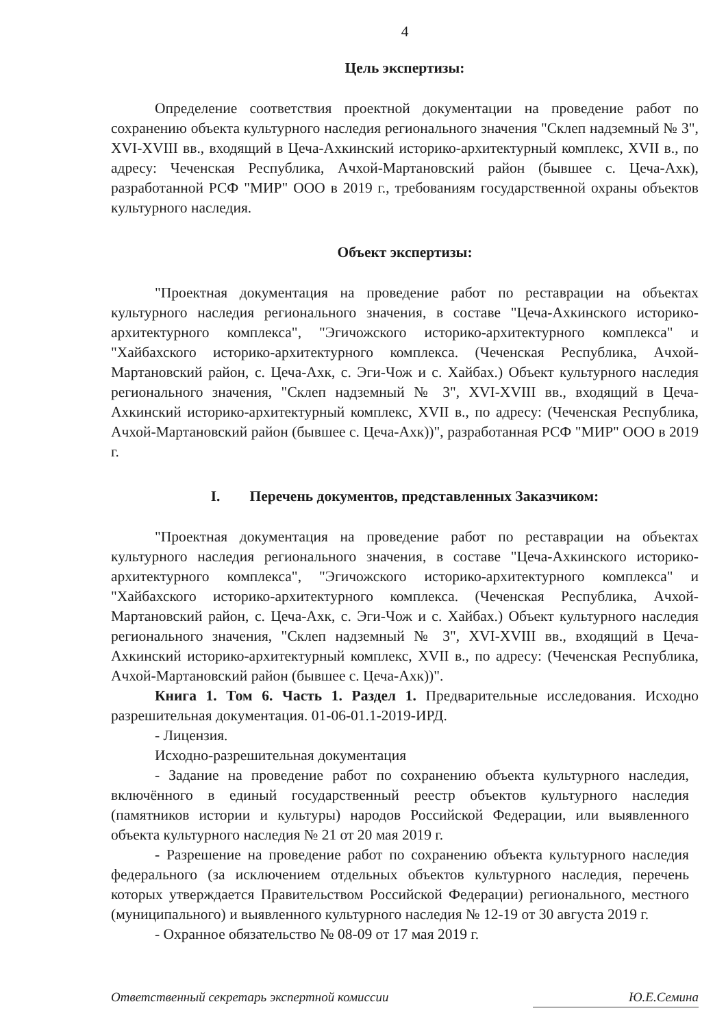4
Цель экспертизы:
Определение соответствия проектной документации на проведение работ по сохранению объекта культурного наследия регионального значения "Склеп надземный № 3", XVI-XVIII вв., входящий в Цеча-Ахкинский историко-архитектурный комплекс, XVII в., по адресу: Чеченская Республика, Ачхой-Мартановский район (бывшее с. Цеча-Ахк), разработанной РСФ "МИР" ООО в 2019 г., требованиям государственной охраны объектов культурного наследия.
Объект экспертизы:
"Проектная документация на проведение работ по реставрации на объектах культурного наследия регионального значения, в составе "Цеча-Ахкинского историко-архитектурного комплекса", "Эгичожского историко-архитектурного комплекса" и "Хайбахского историко-архитектурного комплекса. (Чеченская Республика, Ачхой-Мартановский район, с. Цеча-Ахк, с. Эги-Чож и с. Хайбах.) Объект культурного наследия регионального значения, "Склеп надземный № 3", XVI-XVIII вв., входящий в Цеча-Ахкинский историко-архитектурный комплекс, XVII в., по адресу: (Чеченская Республика, Ачхой-Мартановский район (бывшее с. Цеча-Ахк))", разработанная РСФ "МИР" ООО в 2019 г.
I. Перечень документов, представленных Заказчиком:
"Проектная документация на проведение работ по реставрации на объектах культурного наследия регионального значения, в составе "Цеча-Ахкинского историко-архитектурного комплекса", "Эгичожского историко-архитектурного комплекса" и "Хайбахского историко-архитектурного комплекса. (Чеченская Республика, Ачхой-Мартановский район, с. Цеча-Ахк, с. Эги-Чож и с. Хайбах.) Объект культурного наследия регионального значения, "Склеп надземный № 3", XVI-XVIII вв., входящий в Цеча-Ахкинский историко-архитектурный комплекс, XVII в., по адресу: (Чеченская Республика, Ачхой-Мартановский район (бывшее с. Цеча-Ахк))".
Книга 1. Том 6. Часть 1. Раздел 1. Предварительные исследования. Исходно разрешительная документация. 01-06-01.1-2019-ИРД.
- Лицензия.
Исходно-разрешительная документация
- Задание на проведение работ по сохранению объекта культурного наследия, включённого в единый государственный реестр объектов культурного наследия (памятников истории и культуры) народов Российской Федерации, или выявленного объекта культурного наследия № 21 от 20 мая 2019 г.
- Разрешение на проведение работ по сохранению объекта культурного наследия федерального (за исключением отдельных объектов культурного наследия, перечень которых утверждается Правительством Российской Федерации) регионального, местного (муниципального) и выявленного культурного наследия № 12-19 от 30 августа 2019 г.
- Охранное обязательство № 08-09 от 17 мая 2019 г.
Ответственный секретарь экспертной комиссии Ю.Е.Семина